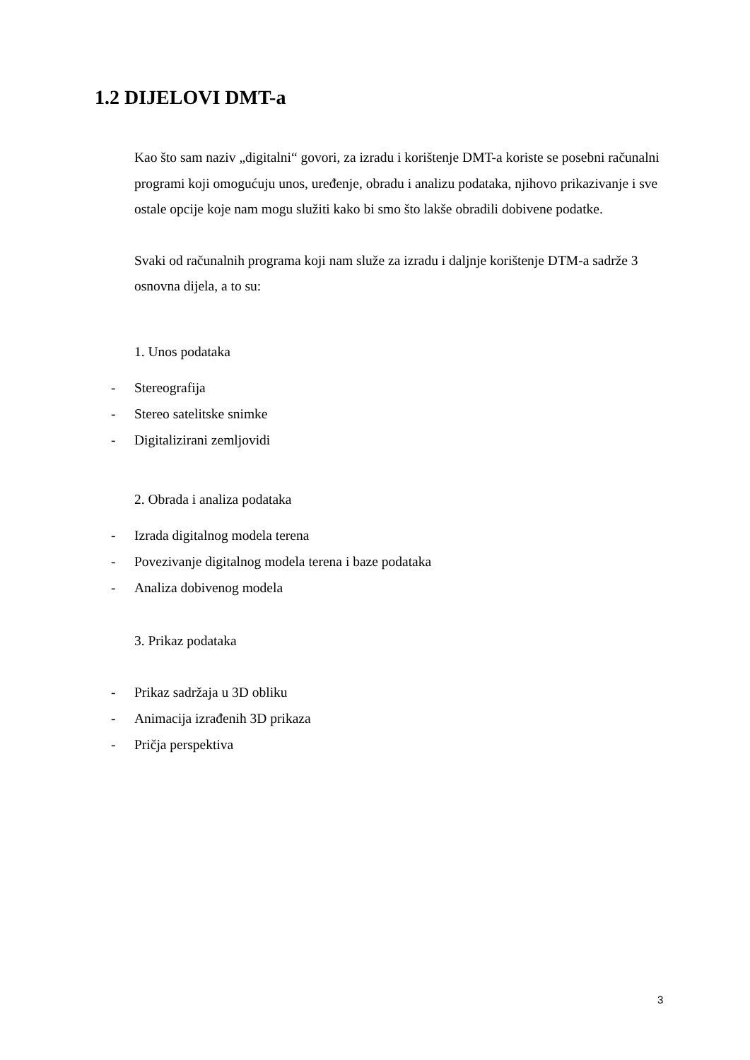1.2 DIJELOVI DMT-a
Kao što sam naziv „digitalni“ govori, za izradu i korištenje DMT-a koriste se posebni računalni programi koji omogućuju unos, uređenje, obradu i analizu podataka, njihovo prikazivanje i sve ostale opcije koje nam mogu služiti kako bi smo što lakše obradili dobivene podatke.
Svaki od računalnih programa koji nam služe za izradu i daljnje korištenje DTM-a sadrže 3 osnovna dijela, a to su:
1. Unos podataka
- Stereografija
- Stereo satelitske snimke
- Digitalizirani zemljovidi
2. Obrada i analiza podataka
- Izrada digitalnog modela terena
- Povezivanje digitalnog modela terena i baze podataka
- Analiza dobivenog modela
3. Prikaz podataka
- Prikaz sadržaja u 3D obliku
- Animacija izrađenih 3D prikaza
- Pričja perspektiva
3